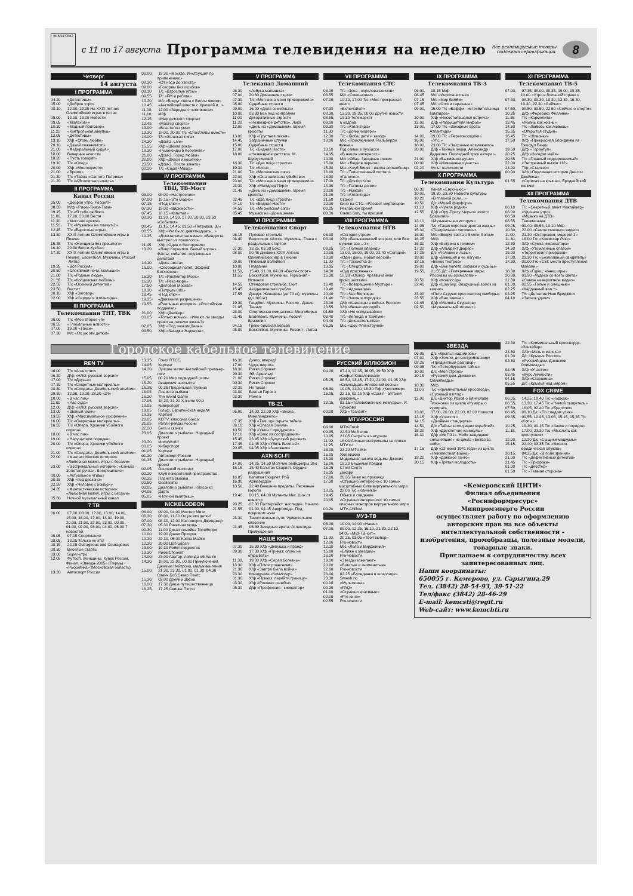КЕМЕРОВО
с 11 по 17 августа
Программа телевидения на неделю
Все рекламируемые товары
подлежат сертификации.
8
Четверг
14 августа
I ПРОГРАММА
04.20 «Детективы»
05.00 «Доброе утро»
08.10, 12.30, 22.30 На XXIX летних Олимпийских играх в Китае
09.00, 12.00, 13.00 Новости
09.05 «Малахов+»
10.20 «Модный приговор»
11.20 «Контрольная закупка»
12.05 «Детективы»
13.10 Х/ф «Огонь любви»
20.10 «Давай поженимся!»
21.00 «Федеральный судья»
18.00 Вечерние новости
18.20 «Пусть говорят»
19.10 Т/с «След»
20.00 Х/ф «Монтекристо»
21.00 «Время»
21.30 Т/с «Тайна «Святого Патрика»
01.20 Т/с «Абсолютная власть»
II ПРОГРАММА
Канал Россия
05.00 «Доброе утро, Россия!»
08.55 М/ф «Рикки-Тикки-Тави»
09.15 Т/с «Я тебя люблю»
11.00, 17.00, 20.00 Вести
11.30 «Местное время»
11.50 Т/с «Мужчины не плачут-2»
12.45 Т/с «Взрослые игры»
13.30 XXIX летние Олимпийские игры в Пекине
15.35 Т/с «Женщина без прошлого»
16.40, 20.30 Вести-Кузбасс
17.30 XXIX летние Олимпийские игры в Пекине. Баскетбол. Мужчины. Россия - Литва
19.35 «Вся Россия»
20.50 «Спокойной ночи, малыши!»
21.00 Т/с «Родные люди»
21.55 Т/с «Колдовская любовь»
22.55 Т/с «Осенний детектив»
23.50 Вести+
00.10 Х/ф «Заговор»
02.00 Х/ф «Сердца в Атлантиде»
III ПРОГРАММА
Телекомпании ТНТ, ТВК
06.00 Т/с «Мое второе «я»
06.55 «Глобальные новости»
07.00, 19.00 «Такси»
07.30 М/с «Ох уж эти детки!»
08.00, 19.30 «Москва. Инструкция по применению»
08.30 «От носа до хвоста»
09.00 «Говорим без ошибок»
09.10 Т/с «Взрослые игры»
09.55 Т/с «FM и ребята»
10.20 М/с «Вокруг света с Вилли Фогом»
10.45 «Английский вместе с Хрюшей и...»
11.00, 12.00 «Зарядка с чемпионом»
11.10 М/ф
12.15 «Мир детского спорта»
12.45 «Мастер спорта»
13.00 «Властелин ума»
13.30, 18.00, 20.00 Т/с «Счастливы вместе»
14.00 Т/с «Женская лига»
14.30 «Дом-2. Live»
15.55 Х/ф «Школа рока»
18.30 «Гуманоиды в Королеве»
21.00 «Дом-2. Город любви»
22.00 Х/ф «Джози и кошечки»
23.50 «Дом-2. После заката»
00.20 Т/с «Саша+Маша»
IV ПРОГРАММА
Телекомпании
ТВЦ, ТВ-Мост
06.00, 08.00 «Настроение»
07.00, 19.15 «Это модно»
07.15 «Под ключ»
07.30, 19.00 «Видимости»
07.45, 18.15 «Капитал»
08.30, 11.30, 14.30, 17.30, 20.30, 23.50 «События»
08.45, 11.15, 14.45, 01.50 «Петровка, 38»
08.55 Х/ф «Им было девятнадцать...»
10.35 «Доказательства вины». «Вендетта: выстрел из прошлого»
11.45 Х/ф «Один и без оружия»
13.20 «Лавр Корнилов. Белый ворон». Факты, события, ход военных действий
14.10 «День аиста»
15.00 «Свободный полет. Эффект Бетховена»
15.30 Т/с «Инспектор Морс»
16.30 Т/с «Река-море»
17.50 «Деловая Москва»
18.30 «Патруль 880»
18.45 «Под ключ»
19.35 «Движение разрешено»
19.55 «Реальные истории». «Российские подделки»
21.00 Х/ф «Джокер»
00.05 «Только ночью». «Имеют ли звезды право на личную жизнь?»
02.05 Х/ф «Под знаком Девы»
03.50 Х/ф «Загадка Эндхауза»
V ПРОГРАММА
Телеканал Домашний
06.30 «Азбука-малышка»
07.00, 20.30 Домашние сказки
07.30 Т/с «Моя жена меня приворожила»
08.00 Судебные страсти
09.00, 16.00 «Дела семейные»
10.00, 03.30 Все под контролем
11.00 Декоративные страсти
11.30 «Незвездное детство». Лика
12.00 «День на «Домашнем». Время красоты
13.00 Х/ф «Грустная песня»
14.45 Заграничные штучки
15.00 Судебные страсти
17.00 Т/с «Бедная Настя»
18.00 «Незвездное детство». М. Шуфутинский
18.30 Т/с «Два лица страсти»
19.30 Т/с «Клон»
21.00 Т/с «Московская сага»
22.00 Х/ф «Она написала убийство»
23.00 Т/с «Моя жена меня приворожила»
23.30 Х/ф «Милдред Пирс»
01.45 «День на «Домашнем». Время красоты
02.45 Т/с «Два лица страсти»
04.10 Т/с «Бедная Настя»
04.55 Т/с «Московская сага»
05.45 Музыка на «Домашнем»
VI ПРОГРАММА
Телекомпания Спорт
06.15 Пулевая стрельба
06.40 Велоспорт. Шоссе. Мужчины. Гонка с раздельным стартом
07.30, 13.25, 03.30 Бокс
08.00, 00.45 Дневник XXIX летних Олимпийских игр в Пекине
09.00 Пляжный волейбол
10.00 Плавание
11.50, 15.40, 21.00, 04.00 «Вести-спорт»
11.55 Баскетбол. Мужчины. Германия - Испания
14.55 Стендовая стрельба. Скит
15.45 Академическая гребля
17.55 Дзюдо. Женщины (до 78 кг), мужчины (до 100 кг)
19.30 Гандбол. Мужчины. Россия - Дания
21.05 Теннис
23.00 Спортивная гимнастика. Многоборье
01.45 Волейбол. Мужчины. Россия - Бразилия
04.15 Греко-римская борьба
05.00 Баскетбол. Мужчины. Россия - Литва
VII ПРОГРАММА
Телекомпания СТС
06.00 Т/с «Зена - королева воинов»
06.55 М/с «Смешарики»
07.00, 10.30, 17.00 Т/с «Моя прекрасная няня»
07.30 «Включайся!»
08.30, 13.30, 19.35, 00.00 Другие новости
08.55, 19.30 Телемаркет
09.00 6 кадров
09.30 Т/с «Атлантида»
11.30 Т/с «Дочки-матери»
12.30 Т/с «Люба, дети и завод»
13.00 М/с «Приключения Гекльберри Финна»
13.50 Год семьи в Кузбассе
14.05 «В наших интересах»
14.30 М/с «Обан. Звездные гонки»
15.00 М/с «Люди в черном»
15.30 М/с «Клуб Винкс - школа волшебниц»
16.00 Т/с «Таинственный портал»
16.30 «Галилео»
17.30 Т/с «Доктор Кто»
18.30 Т/с «Папины дочки»
20.00 Т/с «Рыжая»
21.00 Т/с «Атлантида»
21.58 Скажи!
22.00 Кино на СТС. «Рассвет мертвецов»
00.25 Рекламное время
00.30 Слава богу, ты пришел!
VIII ПРОГРАММА
Телекомпания НТВ
06.00 «Сегодня утром»
08.10 Х/ф «Бальзаковский возраст, или Все мужики сво...-3»
09.05 Т/с «Полный вперед!»
10.00, 13.00, 16.00, 19.00, 22.40 «Сегодня»
10.30 «Один день. Новая версия»
11.00 Т/с «Таксистка-2»
13.35 Т/с «Спецгруппа»
14.30 «Суд присяжных»
15.30, 18.30 «Обзор. Чрезвычайное происшествие»
16.40 Т/с «Возвращение Мухтара»
19.40 Т/с «Адреналин»
20.40 Т/с «Час Волкова»
21.40 Т/с «Закон и порядок»
23.00 Д/ф «Кавказцы в войнах России»
23.55 Х/ф «Вечно молодой»
01.50 Х/ф «Не оглядывайся»
03.40 Т/с «Легенда о Тампуке»
04.40 Т/с «Доказательства»
05.35 М/с «Шоу Флинстоунов»
IX ПРОГРАММА
Телекомпания ТВ-3
06.00, 08.15 М/ф
06.45 М/с «Инопланетяне»
07.15 М/с «Мир Бобби»
07.45 М/с «Огги и тараканы»
09.00, 15.00 Т/с «Баффи - истребительница вампиров»
10.00 Х/ф «Несостоявшаяся встреча»
12.00 Д/ф «Разрушители мифов»
13.00, 17.00 Т/с «Звездные врата: Атлантида»
14.00, 19.00 Т/с «Переговорщики»
16.00 «Упс!»
18.00, 23.00 Т/с «За гранью возможного»
20.00 Д/ф «Тайные знаки. Александр Дедюшко. Последний трюк актера»
21.00 Х/ф «Выжившие души»
00.00 Х/ф «Измененная участь»
02.20 Культ наличности
X ПРОГРАММА
Телекомпания Культура
06.30 Канал «Евроньюс»
10.00, 19.30, 23.30 Новости культуры
10.20 «В главной роли...»
10.50 Д/с «Музей фарфора»
11.20 Х/ф «Чужая родня»
12.55 Д/ф «Ору-Прету. Черное золото Бразилии»
13.10 «Музыкальная история»
14.05 Т/с «Такая короткая долгая жизнь»
15.30 «Театральная летопись»
16.00 М/с «Вокруг света с Вилли Фогом»
16.25 М/ф
16.30 Х/ф «Встреча с гением»
17.30 Д/ф «Альбрехт Дюрер»
17.35 Д/с «Человек и львы»
18.00 Д/ф «Венеция и ее лагуна»
18.15 «Венок театров»
19.00 Д/ф «Век полета: виражи и судьбы»
19.55, 01.55 Д/с «Потерянные миры. Рассказы об археологии»
20.50 Х/ф «Комиссар»
22.40 Д/ф «Шамбор. Воздушный замок из камня»
23.00 «Петр Струве: крестоносец свободы»
23.55 Х/ф «Вне закона»
01.45 Д/ф «Малюта Скуратов»
02.50 «Музыкальный момент»
XI ПРОГРАММА
Телекомпания ТВ-5
07.00, 07.35, 08.00, 08.35, 09.00, 09.35, 10.00 «Утро в большой стране»
07.30, 08.30, 09.30, 10.30, 13.30, 16.30, 19.30, 22.30 «Сейчас»
07.50, 08.50, 09.50, 22.50 «Сейчас о спорте»
10.35 Д/ф «Федерико Феллини»
11.35 Т/с «Кармелита»
13.45 «Жизнь как жизнь»
14.30 Т/с «Любовь как любовь»
15.35 «Открытая студия»
16.45 Т/с «Шпионки»
17.50 Х/ф «Прекрасная блондинка из Бэшфул Бенд»
19.50 Д/ф «Тарантул»
20.25 Д/ф «Загадки майя»
20.55 Т/с «Главный подозреваемый»
22.00 «Экстренный вызов 112»
23.00 Т/ф «Сталкер»
00.00 Х/ф «Подлинная история Джесси Джеймса»
01.55 «Скрипач на крыше». Бродвейский мюзикл
XII ПРОГРАММА
Телекомпания ДТВ
06.10 Т/с «Секретный агент Макгайвер»
08.00 «Удачное утро»
08.50 «Музыка на ДТВ»
08.55 Телемагазин
09.25, 09.40, 09.55, 10.10 М/ф
10.30, 22.00 «Самое смешное видео»
11.00, 21.30 «Осторожно, модерн!-2»
11.30, 16.00 Т/с «Комиссар Рекс»
12.30 Х/ф «Сумка инкассатора»
14.30 Х/ф «Утомленные славой»
15.00 «Территория призраков»
17.00, 23.30 Т/с «Безмолвный свидетель»
17.30, 00.00 Т/с «CSI: место преступления Майами»
18.30 Х/ф «Горец: конец игры»
20.30, 01.30 «Чудеса со всего света»
22.30 «Самое невероятное видео»
01.00, 02.55 «Голые и смешные»
02.25 «Карданный вал +»
03.25 Т/с «Детектив Нэш Бриджес»
04.10 «Звонок удачи»
Городское кабельное телевидение
REN TV
06.00 Т/с «Агентство»
06.30 Д/ф «НЛО: русская версия»
07.00 Т/с «Друзья»
07.30 Т/с «Секретные материалы»
08.30 Т/с «Солдаты. Дембельский альбом»
09.30, 12.30, 19.30, 23.30 «24»
10.00 «В час пик»
11:00 «Час суда»
12.00 Д/ф «НЛО: русская версия»
13.00 «Званый ужин»
13.55 Х/ф «Максимальное ускорение»
16.00 Т/с «Секретные материалы»
16.55 Т/с «Опера. Хроники убойного отдела»
18.00 «В час пик»
19.00 «Нарушители порядка»
20.00 Т/с «Опера. Хроники убойного отдела»
21.00 Т/с «Солдаты. Дембельский альбом»
22.00 «Фантастические истории»: «Любовная магия. Игры с бесами»
23.00 «Экстремальные истории»: «Сонька - Золотая ручка». Воскрешение»
00.00 «Актуальное чтиво»
00.15 Х/ф «Год дракона»
02.55 Х/ф «Человек с бомбой»
04.35 «Фантастические истории»: «Любовная магия. Игры с бесами»
05.30 Ночной музыкальный канал
7 ТВ
06.00, 07.00, 08.00, 12.00, 13.00, 14.00, 15.00, 16.00, 17.00, 18.00, 19.00, 20.00, 21.00, 22.00, 23.00, 00.00, 01.00, 02.00, 03.00, 04.00, 05.00 7 новостей
06.05, 07.05 Спортмания
08.05, 13.05 Только не это!
08.15, 22.05 Outrageous and Courageous
08.30 Веселые старты
09.00 Super-утро
12.05 Футбол. Женщины. Кубок России. Финал. «Звезда-2005» (Пермь) - «Россиянка» (Московская область)
13.20 Автоспорт России
13.35 Гонки RTCC
14.05 Картинг
14.20 Лучшие матчи Английской премьер-лиги
15.05, 00.20 Мир подводной охоты
15.20 Академия нахлыста
15.35, 00.35 Предельная глубина
16.05 Планета рыбака
16.20 The World Game
17.05, 18.20, 21.20 X-treme 99,9
18.05 Киберспорт
19.05 Гольф. Европейская неделя
19.35 Картинг
20.05 KOTV: классика бокса
21.05 Ралли-рейды России
22.20 Бега и скачки
23.05 Диалоги о рыбалке. Народный проект
23.20 MotorWorld
00.05 Киберспорт
01.05 Картинг
01.20 Автоспорт России
01.35 Диалоги о рыбалке. Народный проект
02.05 Основной инстинкт
02.20 Клуб покорителей пространства
02.35 Планета рыбака
02.50 Goalissimo
03.05 Диалоги о рыбалке. Классика
04.05 Дартс
05.05 «Ночной выигрыш»
NICKELODEON
06.00, 09.00, 04.00 Мистер Мити
06.30, 08.00, 11.30 Ох уж эти детки!
07.00, 08.30, 12.00 Как говорит Джинджер
07.30, 05.30 Ракетная мощь
09.30, 11.00 Дикая семейка Торнберри
10.00, 19.00 Дэнни Призрак
10.30, 22.30, 05.00 Каппа Майки
12.30, 20.00 Цап-царап
13.00, 19.30 Робот-подросток
13.30 РиккиСпрокет
14.00, 23.00 Аватар: легенда об Аанге
14.30, 18.00, 22.00, 00.00 Приключения Джимми Нейтрона, мальчика-гения
15.00, 21.30, 23.30, 01.00, 01.30, 04.30 Спанч Боб Сквер Пэнтс
15.30, 02.00 Дрейк и Джош
16.00, 17.30 Даша-путешественница
16.25, 17.25 Свинка Пэппа
16.30 Диего, вперед!
17.00 Чудо-зверята
18.30 Рикки Спрокет
20.30 Эй, Арнольд!
21.00 Рикки Спрокет
00.30 Рикки Спрокет
02.30 Не такая
03.00 Братья Гарсия
03.30 Ромео
ТВ-21
06.00, 14.00, 22.00 Х/ф «Весна Микеланджело»
07.35 Х/ф «Там, где скрыта тайна»
09.10 Х/ф «Спасая Эмили»
10.50 Х/ф «Ужин с придурком»
12.10 Х/ф «Секс из сострадания»
15.45, 23.45 Х/ф «Зулусский рассвет»
17.45, 01.45 Х/ф «Убить Билла-2»
20.05, 04.05 Х/ф «Заложник»
AXN SCI-FI
14.00, 14.25, 14.50 Могучие рейнджеры Зео
15.15, 15.40 Капитан Скарлет. Орудие разрушения
16.05 Капитан Скарлет. Рой
16.30 Армагеддон
18.50, 22.40 Внешние пределы. Песчаные короли
19.40, 00.15, 04.00 Мутанты Икс. Шок от новости
20.25, 02.30 Полтергейст: наследие. Начало
21.55, 01.00, 04.45 Андромеда. Под покровом ночи
23.30 Таинственные пути. Удивительное спасение
01.45, 05.30 Звездные врата: Атлантида. Пробуждение
НАШЕ КИНО
07.30, 15.30 Х/ф «Девушка и Гранд»
09.30, 17.30 Х/ф «Приказ: огонь не открывать»
11.30, 19.30 Х/ф «Серая болезнь»
13.30 Х/ф «Почти ровесники»
21.30 Х/ф «Завтра была война»
23.30 Кинодрама «Комиссар»
01.30 Х/ф «Приказ: перейти границу»
03.30 Х/ф «Роковая ошибка»
05.30 Д/ф «Профессия - киноактер»
РУССКИЙ ИЛЛЮЗИОН
04.00, 07.40, 12.35, 16.05, 19.50 Х/ф «Софья Ковалевская»
05.25, 08.50, 13.45, 17.20, 21.00, 01.05 Х/ф «Семнадцать мгновений весны»
06.30, 10.05, 11.20, 18.30 Т/ф «Костюмер»
15.05, 22.15, 02.15 Х/ф «Сам я - вятский уроженец»
23.15, 03.15 «Телевизионные мемуары». И. Чурикова
00.00 Х/ф «Транзит»
MTV-РОССИЯ
06.00 MTV-Fresh
09.35, 22.50 Мой клон
10.05, 21.05 Сыграть в натурала
11.00, 18.00 Алчные экстремалы на пляже
11.25 MTV.ru
13.00, 23.20 MTV-Mix
15.05 Уже можно
15.30 Модельная школа ведьмы Дженис
16.00, 19.20 Бешеные предки
16.25 Стоп! Снято
16.35 Дикари
17.00, 20.35 Тачку на прокачку
17.30 «Страшно интересно»: 10 самых масштабных битв виртуального мира
18.25, 22.00 Т/с «Клиника»
19.45 Обыск и свидание
20.05 «Страшно интересно»: 10 самых опасных монстров виртуального мира
00.20 MTV-Chillout
МУЗ-ТВ
06.00, 10.00, 14.00 «Наше»
07.00, 09.00, 12.25, 16.10, 21.30, 22.10, 04.05 «Муз-ТВ-хит»
11.00, 20.25, 03.05 «Твой выбор»
12.00 Pro-новости
12.10 М/с «Лола и Вирджиния»
15.00 «Ближе к звездам»
16.00 Pro-новости
19.00 «Звезды зажигают»
20.00 «Богатые и знаменитые»
22.00 Pro-новости
23.00, 02.25 «Блондинка в шоколаде»
23.30 Smesh.no
00.00 «Мультяшка»
00.25 «FAQ»
01.00 «Страшно красивые»
02.00 «Pro-кино»
02.55 Pro-новости
ЗВЕЗДА
06.05 Д/с «Крылья над миром»
07.00 Х/ф «Земля, до востребования»
08.25 «Предметный разговор»
09.05 Т/с «Петербургские тайны»
10.00 Д/с «Моя страна»
10.15 «Русский дом. Дневники Олимпиады»
10.30 М/ф
11.00 Т/с «Криминальный кроссворд». «Суровый взгляд»
12.00 Д/с «Виктор Раков о Вячеславе Тихонове» из цикла «Кумиры о кумирах»
13.00, 17.00, 20.00, 22.00, 02.00 Новости
13.15 Х/ф «Участок»
14.15 «Двойные стандарты»
14.50 Д/с «Тайны затонувших кораблей»
15.20 Х/ф «Двухлетние каникулы»
16.30 Д/ф «МиГ-31». Небо защищают сильнейшие» из цикла «Битва за небо»
17.15 Д/ф «22 июня 1941 года» из цикла «Неизвестная война»
18.20 Х/ф «Дамское танго»
20.15 Х/ф «Третья молодость»
22.30 Т/с «Криминальный кроссворд». «Занзибар»
23.30 Х/ф «Мать и мачеха»
01.00 Д/с «Крылья России»
02.30 «Русский дом. Дневники Олимпиады»
02.45 Х/ф «Участок»
03.45 «Курс личности»
04.15 Х/ф «Старшина»
05.55 Д/с «Крылья над миром»
FOX CRIME
06.05, 14.25, 18.40 Т/с «Коджак»
06.55, 13.30, 17.45 Т/с «Немой свидетель»
07.50, 16.05, 02.40 Т/с «Братство»
08.45, 09.10 Д/с «По следам улик»
09.35, 09.55, 12.45, 13.05, 05.15, 05.35 Т/с «Копы»
10.25, 19.30, 00.15 Т/с «Закон и порядок»
11.15, 17.00, 23.30 Т/с «Мыслить как преступник»
12.00, 12.20 Д/с «Сыщики-медиумы»
15.15, 22.40, 03.35 Т/с «Военно-юридическая служба»
20.15, 04.25 Д/с «В поле зрения»
21.00 Т/с «Дефективный детектив»
21.45 Т/с «Призраки»
01.00 Т/с «Декстер»
01.50 Т/с «Темная сторона»
«Кемеровский ЦНТИ»
Филиал объединения
«Росинформресурс»
Минпромэнерго России
осуществляет работу по оформлению авторских прав на все объекты интеллектуальной собственности - изобретения, промобразцы, полезные модели, товарные знаки.
Приглашаем к сотрудничеству всех заинтересованных лиц.
Наши координаты:
650055 г. Кемерово, ул. Сарыгина,29
Тел. (3842) 28-54-93, 39-51-22
Тел/факс (3842) 28-46-29
E-mail: kemcsti@regit.ru
Web-сайт: www.kemchti.ru